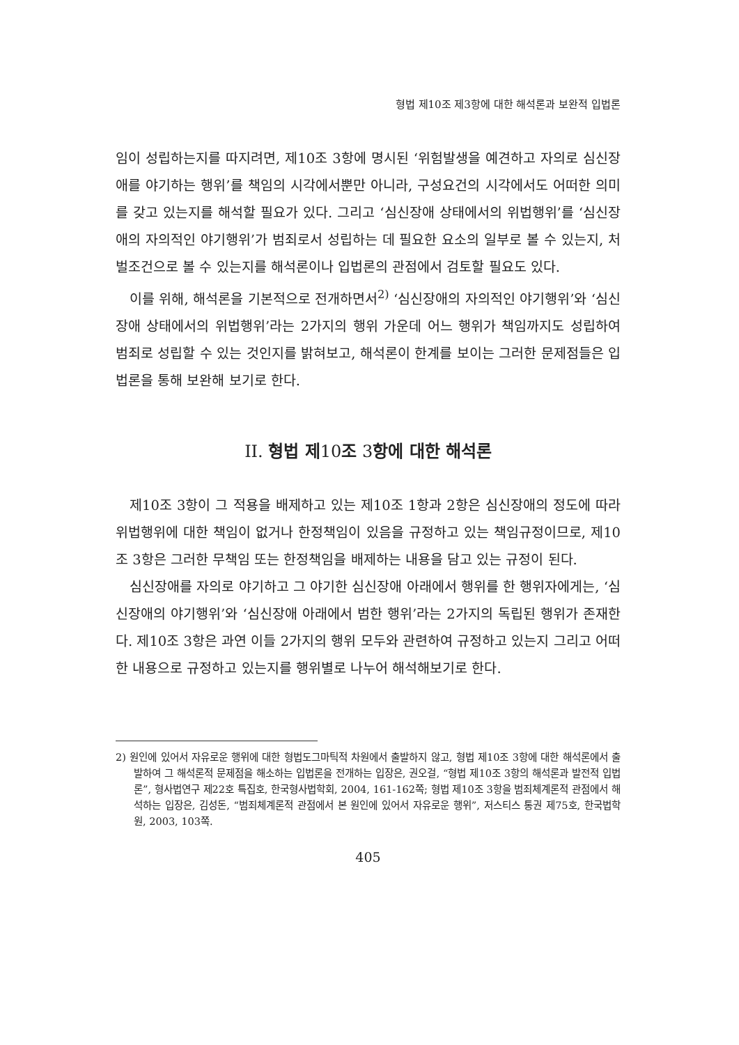형법 제10조 제3항에 대한 해석론과 보완적 입법론
임이 성립하는지를 따지려면, 제10조 3항에 명시된 ‘위험발생을 예견하고 자의로 심신장애를 야기하는 행위’를 책임의 시각에서뿐만 아니라, 구성요건의 시각에서도 어떠한 의미를 갖고 있는지를 해석할 필요가 있다. 그리고 ‘심신장애 상태에서의 위법행위’를 ‘심신장애의 자의적인 야기행위’가 범죄로서 성립하는 데 필요한 요소의 일부로 볼 수 있는지, 처벌조건으로 볼 수 있는지를 해석론이나 입법론의 관점에서 검토할 필요도 있다.
이를 위해, 해석론을 기본적으로 전개하면서<sup>2)</sup> ‘심신장애의 자의적인 야기행위’와 ‘심신장애 상태에서의 위법행위’라는 2가지의 행위 가운데 어느 행위가 책임까지도 성립하여 범죄로 성립할 수 있는 것인지를 밝혀보고, 해석론이 한계를 보이는 그러한 문제점들은 입법론을 통해 보완해 보기로 한다.
II. 형법 제10조 3항에 대한 해석론
제10조 3항이 그 적용을 배제하고 있는 제10조 1항과 2항은 심신장애의 정도에 따라 위법행위에 대한 책임이 없거나 한정책임이 있음을 규정하고 있는 책임규정이므로, 제10조 3항은 그러한 무책임 또는 한정책임을 배제하는 내용을 담고 있는 규정이 된다.
심신장애를 자의로 야기하고 그 야기한 심신장애 아래에서 행위를 한 행위자에게는, ‘심신장애의 야기행위’와 ‘심신장애 아래에서 범한 행위’라는 2가지의 독립된 행위가 존재한다. 제10조 3항은 과연 이들 2가지의 행위 모두와 관련하여 규정하고 있는지 그리고 어떠한 내용으로 규정하고 있는지를 행위별로 나누어 해석해보기로 한다.
2) 원인에 있어서 자유로운 행위에 대한 형법도그마틱적 차원에서 출발하지 않고, 형법 제10조 3항에 대한 해석론에서 출발하여 그 해석론적 문제점을 해소하는 입법론을 전개하는 입장은, 권오걸, “형법 제10조 3항의 해석론과 발전적 입법론”, 형사법연구 제22호 특집호, 한국형사법학회, 2004, 161-162쪽; 형법 제10조 3항을 범죄체계론적 관점에서 해석하는 입장은, 김성돈, “범죄체계론적 관점에서 본 원인에 있어서 자유로운 행위”, 저스티스 통권 제75호, 한국법학원, 2003, 103쪽.
405